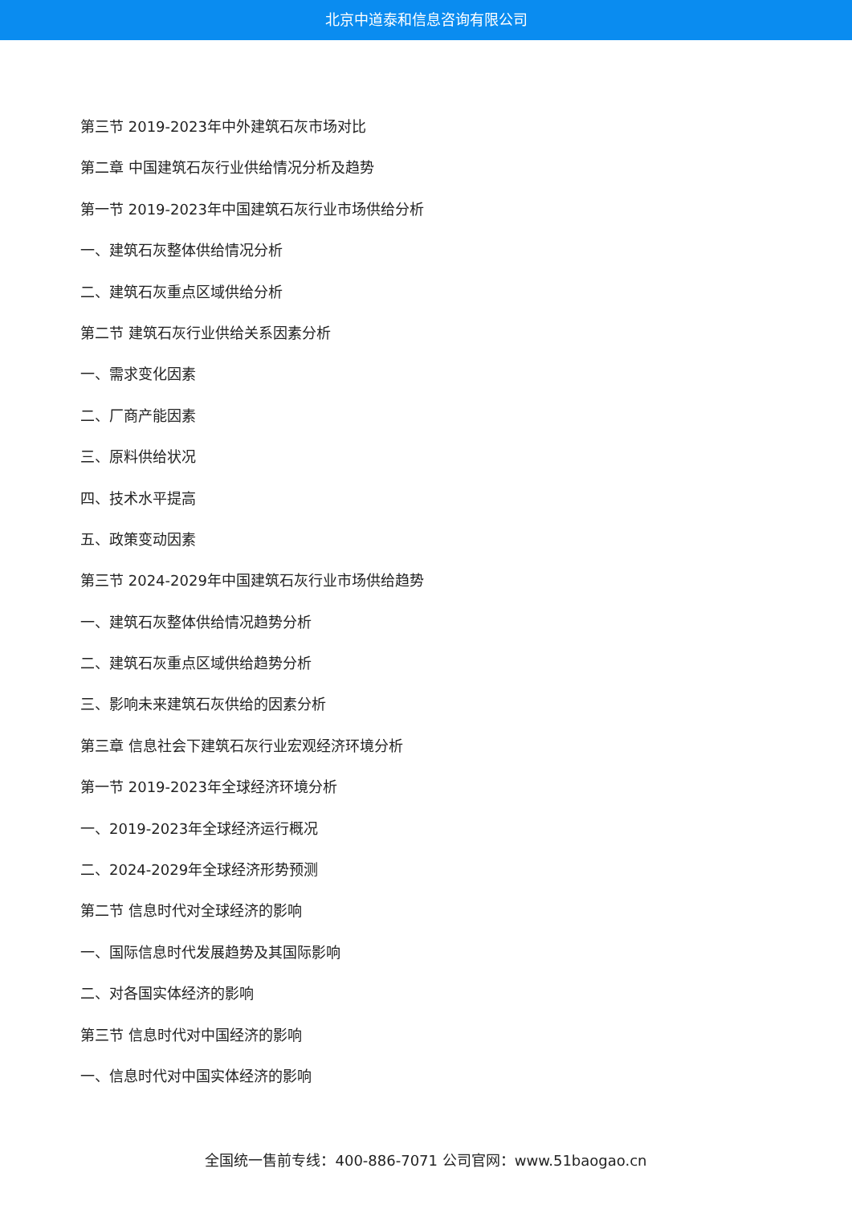北京中道泰和信息咨询有限公司
第三节 2019-2023年中外建筑石灰市场对比
第二章 中国建筑石灰行业供给情况分析及趋势
第一节 2019-2023年中国建筑石灰行业市场供给分析
一、建筑石灰整体供给情况分析
二、建筑石灰重点区域供给分析
第二节 建筑石灰行业供给关系因素分析
一、需求变化因素
二、厂商产能因素
三、原料供给状况
四、技术水平提高
五、政策变动因素
第三节 2024-2029年中国建筑石灰行业市场供给趋势
一、建筑石灰整体供给情况趋势分析
二、建筑石灰重点区域供给趋势分析
三、影响未来建筑石灰供给的因素分析
第三章 信息社会下建筑石灰行业宏观经济环境分析
第一节 2019-2023年全球经济环境分析
一、2019-2023年全球经济运行概况
二、2024-2029年全球经济形势预测
第二节 信息时代对全球经济的影响
一、国际信息时代发展趋势及其国际影响
二、对各国实体经济的影响
第三节 信息时代对中国经济的影响
一、信息时代对中国实体经济的影响
全国统一售前专线：400-886-7071 公司官网：www.51baogao.cn